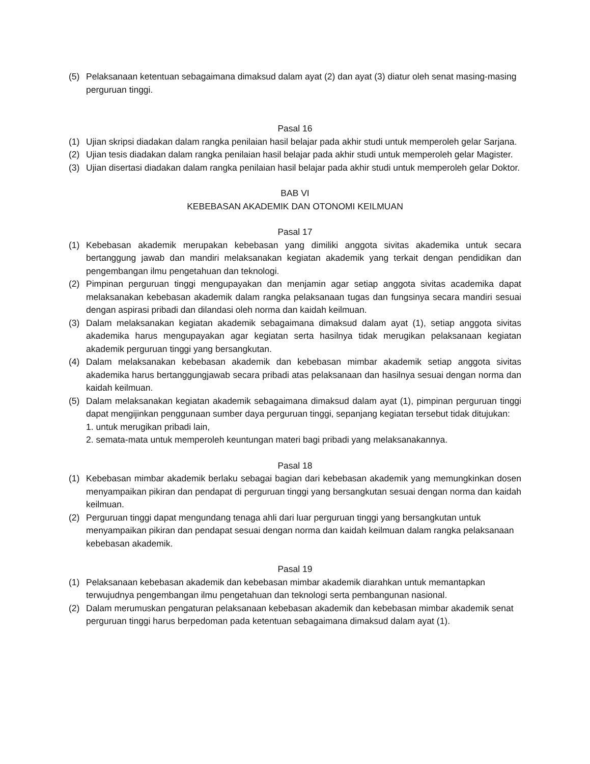(5) Pelaksanaan ketentuan sebagaimana dimaksud dalam ayat (2) dan ayat (3) diatur oleh senat masing-masing perguruan tinggi.
Pasal 16
(1) Ujian skripsi diadakan dalam rangka penilaian hasil belajar pada akhir studi untuk memperoleh gelar Sarjana.
(2) Ujian tesis diadakan dalam rangka penilaian hasil belajar pada akhir studi untuk memperoleh gelar Magister.
(3) Ujian disertasi diadakan dalam rangka penilaian hasil belajar pada akhir studi untuk memperoleh gelar Doktor.
BAB VI
KEBEBASAN AKADEMIK DAN OTONOMI KEILMUAN
Pasal 17
(1) Kebebasan akademik merupakan kebebasan yang dimiliki anggota sivitas akademika untuk secara bertanggung jawab dan mandiri melaksanakan kegiatan akademik yang terkait dengan pendidikan dan pengembangan ilmu pengetahuan dan teknologi.
(2) Pimpinan perguruan tinggi mengupayakan dan menjamin agar setiap anggota sivitas academika dapat melaksanakan kebebasan akademik dalam rangka pelaksanaan tugas dan fungsinya secara mandiri sesuai dengan aspirasi pribadi dan dilandasi oleh norma dan kaidah keilmuan.
(3) Dalam melaksanakan kegiatan akademik sebagaimana dimaksud dalam ayat (1), setiap anggota sivitas akademika harus mengupayakan agar kegiatan serta hasilnya tidak merugikan pelaksanaan kegiatan akademik perguruan tinggi yang bersangkutan.
(4) Dalam melaksanakan kebebasan akademik dan kebebasan mimbar akademik setiap anggota sivitas akademika harus bertanggungjawab secara pribadi atas pelaksanaan dan hasilnya sesuai dengan norma dan kaidah keilmuan.
(5) Dalam melaksanakan kegiatan akademik sebagaimana dimaksud dalam ayat (1), pimpinan perguruan tinggi dapat mengijinkan penggunaan sumber daya perguruan tinggi, sepanjang kegiatan tersebut tidak ditujukan:
1. untuk merugikan pribadi lain,
2. semata-mata untuk memperoleh keuntungan materi bagi pribadi yang melaksanakannya.
Pasal 18
(1) Kebebasan mimbar akademik berlaku sebagai bagian dari kebebasan akademik yang memungkinkan dosen menyampaikan pikiran dan pendapat di perguruan tinggi yang bersangkutan sesuai dengan norma dan kaidah keilmuan.
(2) Perguruan tinggi dapat mengundang tenaga ahli dari luar perguruan tinggi yang bersangkutan untuk menyampaikan pikiran dan pendapat sesuai dengan norma dan kaidah keilmuan dalam rangka pelaksanaan kebebasan akademik.
Pasal 19
(1) Pelaksanaan kebebasan akademik dan kebebasan mimbar akademik diarahkan untuk memantapkan terwujudnya pengembangan ilmu pengetahuan dan teknologi serta pembangunan nasional.
(2) Dalam merumuskan pengaturan pelaksanaan kebebasan akademik dan kebebasan mimbar akademik senat perguruan tinggi harus berpedoman pada ketentuan sebagaimana dimaksud dalam ayat (1).